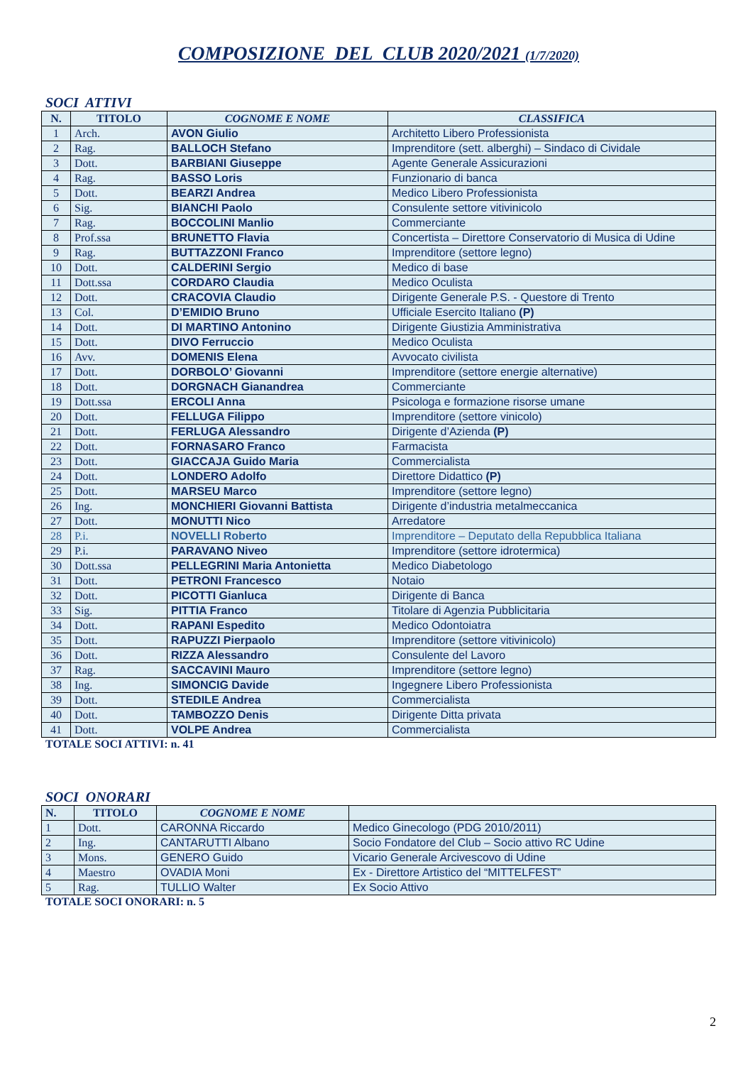COMPOSIZIONE DEL CLUB 2020/2021 (1/7/2020)
SOCI ATTIVI
| N. | TITOLO | COGNOME E NOME | CLASSIFICA |
| --- | --- | --- | --- |
| 1 | Arch. | AVON Giulio | Architetto Libero Professionista |
| 2 | Rag. | BALLOCH Stefano | Imprenditore (sett. alberghi) – Sindaco di Cividale |
| 3 | Dott. | BARBIANI Giuseppe | Agente Generale Assicurazioni |
| 4 | Rag. | BASSO Loris | Funzionario di banca |
| 5 | Dott. | BEARZI Andrea | Medico Libero Professionista |
| 6 | Sig. | BIANCHI Paolo | Consulente settore vitivinicolo |
| 7 | Rag. | BOCCOLINI Manlio | Commerciante |
| 8 | Prof.ssa | BRUNETTO Flavia | Concertista – Direttore Conservatorio di Musica di Udine |
| 9 | Rag. | BUTTAZZONI Franco | Imprenditore (settore legno) |
| 10 | Dott. | CALDERINI Sergio | Medico di base |
| 11 | Dott.ssa | CORDARO Claudia | Medico Oculista |
| 12 | Dott. | CRACOVIA Claudio | Dirigente Generale P.S. - Questore di Trento |
| 13 | Col. | D’EMIDIO Bruno | Ufficiale Esercito Italiano (P) |
| 14 | Dott. | DI MARTINO Antonino | Dirigente Giustizia Amministrativa |
| 15 | Dott. | DIVO Ferruccio | Medico Oculista |
| 16 | Avv. | DOMENIS Elena | Avvocato civilista |
| 17 | Dott. | DORBOLO’ Giovanni | Imprenditore (settore energie alternative) |
| 18 | Dott. | DORGNACH Gianandrea | Commerciante |
| 19 | Dott.ssa | ERCOLI Anna | Psicologa e formazione risorse umane |
| 20 | Dott. | FELLUGA Filippo | Imprenditore (settore vinicolo) |
| 21 | Dott. | FERLUGA Alessandro | Dirigente d’Azienda (P) |
| 22 | Dott. | FORNASARO Franco | Farmacista |
| 23 | Dott. | GIACCAJA Guido Maria | Commercialista |
| 24 | Dott. | LONDERO Adolfo | Direttore Didattico (P) |
| 25 | Dott. | MARSEU Marco | Imprenditore (settore legno) |
| 26 | Ing. | MONCHIERI Giovanni Battista | Dirigente d’industria metalmeccanica |
| 27 | Dott. | MONUTTI Nico | Arredatore |
| 28 | P.i. | NOVELLI Roberto | Imprenditore – Deputato della Repubblica Italiana |
| 29 | P.i. | PARAVANO Niveo | Imprenditore (settore idrotermica) |
| 30 | Dott.ssa | PELLEGRINI Maria Antonietta | Medico Diabetologo |
| 31 | Dott. | PETRONI Francesco | Notaio |
| 32 | Dott. | PICOTTI Gianluca | Dirigente di Banca |
| 33 | Sig. | PITTIA Franco | Titolare di Agenzia Pubblicitaria |
| 34 | Dott. | RAPANI Espedito | Medico Odontoiatra |
| 35 | Dott. | RAPUZZI Pierpaolo | Imprenditore (settore vitivinicolo) |
| 36 | Dott. | RIZZA Alessandro | Consulente del Lavoro |
| 37 | Rag. | SACCAVINI Mauro | Imprenditore (settore legno) |
| 38 | Ing. | SIMONCIG Davide | Ingegnere Libero Professionista |
| 39 | Dott. | STEDILE Andrea | Commercialista |
| 40 | Dott. | TAMBOZZO Denis | Dirigente Ditta privata |
| 41 | Dott. | VOLPE Andrea | Commercialista |
TOTALE SOCI ATTIVI: n. 41
SOCI ONORARI
| N. | TITOLO | COGNOME E NOME | |
| --- | --- | --- | --- |
| 1 | Dott. | CARONNA Riccardo | Medico Ginecologo (PDG 2010/2011) |
| 2 | Ing. | CANTARUTTI Albano | Socio Fondatore del Club – Socio attivo RC Udine |
| 3 | Mons. | GENERO Guido | Vicario Generale Arcivescovo di Udine |
| 4 | Maestro | OVADIA Moni | Ex - Direttore Artistico del “MITTELFEST” |
| 5 | Rag. | TULLIO Walter | Ex Socio Attivo |
TOTALE SOCI ONORARI: n. 5
2